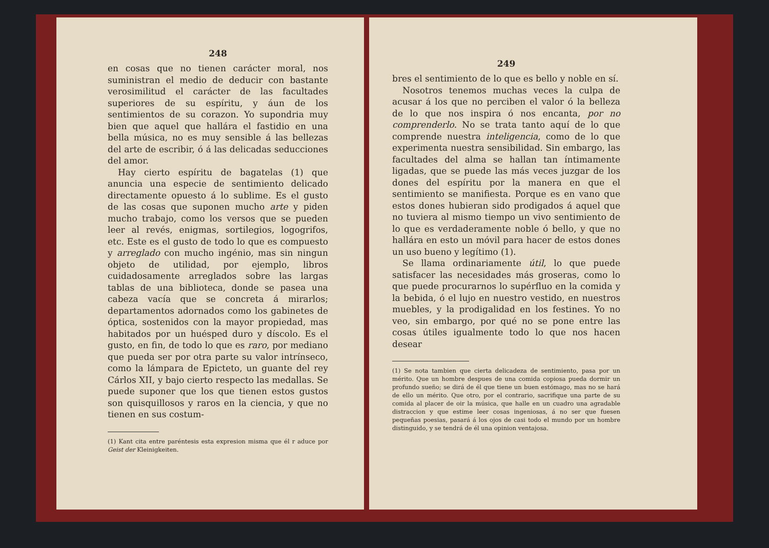248
en cosas que no tienen carácter moral, nos suministran el medio de deducir con bastante verosimilitud el carácter de las facultades superiores de su espíritu, y áun de los sentimientos de su corazon. Yo supondria muy bien que aquel que hallára el fastidio en una bella música, no es muy sensible á las bellezas del arte de escribir, ó á las delicadas seducciones del amor.
Hay cierto espíritu de bagatelas (1) que anuncia una especie de sentimiento delicado directamente opuesto á lo sublime. Es el gusto de las cosas que suponen mucho arte y piden mucho trabajo, como los versos que se pueden leer al revés, enigmas, sortilegios, logogrifos, etc. Este es el gusto de todo lo que es compuesto y arreglado con mucho ingénio, mas sin ningun objeto de utilidad, por ejemplo, libros cuidadosamente arreglados sobre las largas tablas de una biblioteca, donde se pasea una cabeza vacía que se concreta á mirarlos; departamentos adornados como los gabinetes de óptica, sostenidos con la mayor propiedad, mas habitados por un huésped duro y díscolo. Es el gusto, en fin, de todo lo que es raro, por mediano que pueda ser por otra parte su valor intrínseco, como la lámpara de Epicteto, un guante del rey Cárlos XII, y bajo cierto respecto las medallas. Se puede suponer que los que tienen estos gustos son quisquillosos y raros en la ciencia, y que no tienen en sus costum-
(1) Kant cita entre paréntesis esta expresion misma que él r aduce por Geist der Kleinigkeiten.
249
bres el sentimiento de lo que es bello y noble en sí.
Nosotros tenemos muchas veces la culpa de acusar á los que no perciben el valor ó la belleza de lo que nos inspira ó nos encanta, por no comprenderlo. No se trata tanto aquí de lo que comprende nuestra inteligencia, como de lo que experimenta nuestra sensibilidad. Sin embargo, las facultades del alma se hallan tan íntimamente ligadas, que se puede las más veces juzgar de los dones del espíritu por la manera en que el sentimiento se manifiesta. Porque es en vano que estos dones hubieran sido prodigados á aquel que no tuviera al mismo tiempo un vivo sentimiento de lo que es verdaderamente noble ó bello, y que no hallára en esto un móvil para hacer de estos dones un uso bueno y legítimo (1).
Se llama ordinariamente útil, lo que puede satisfacer las necesidades más groseras, como lo que puede procurarnos lo supérfluo en la comida y la bebida, ó el lujo en nuestro vestido, en nuestros muebles, y la prodigalidad en los festines. Yo no veo, sin embargo, por qué no se pone entre las cosas útiles igualmente todo lo que nos hacen desear
(1) Se nota tambien que cierta delicadeza de sentimiento, pasa por un mérito. Que un hombre despues de una comida copiosa pueda dormir un profundo sueño; se dirá de él que tiene un buen estómago, mas no se hará de ello un mérito. Que otro, por el contrario, sacrifique una parte de su comida al placer de oir la música, que halle en un cuadro una agradable distraccion y que estime leer cosas ingeniosas, á no ser que fuesen pequeñas poesias, pasará á los ojos de casi todo el mundo por un hombre distinguido, y se tendrá de él una opinion ventajosa.